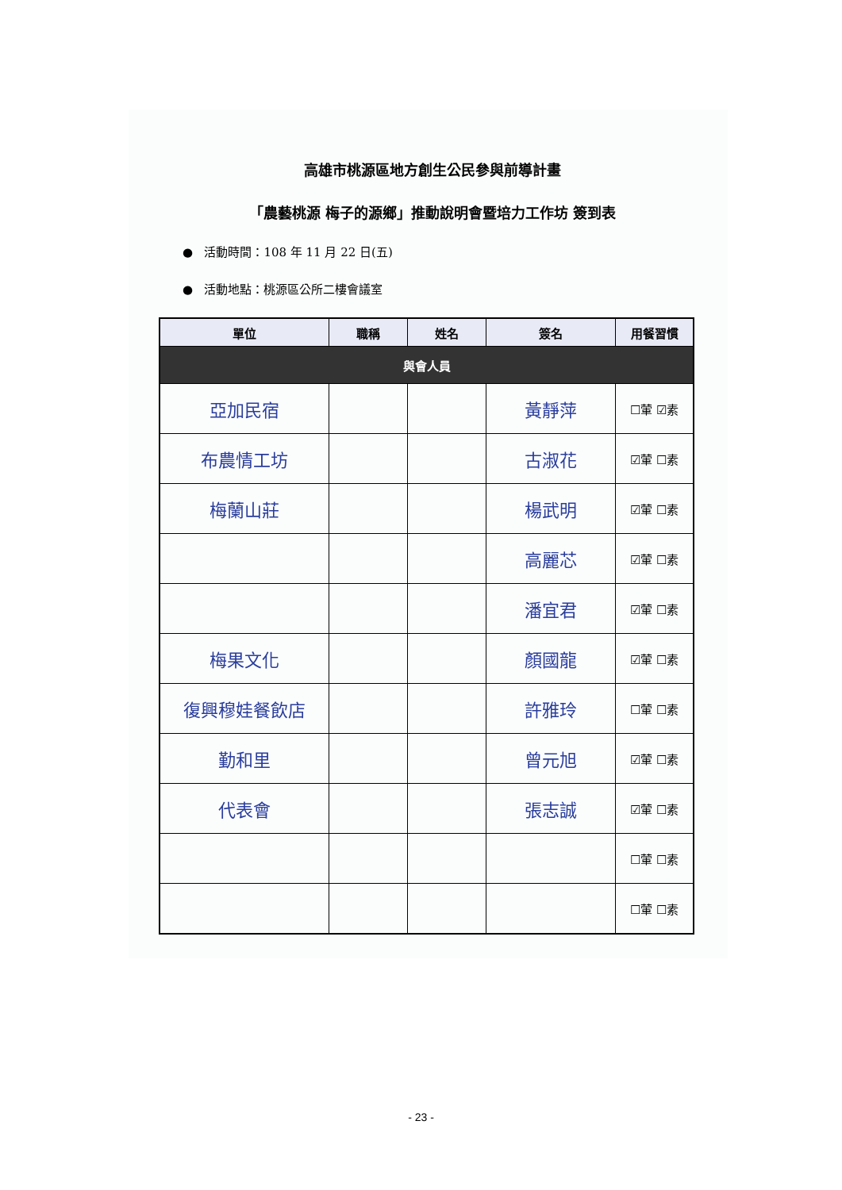高雄市桃源區地方創生公民參與前導計畫
「農藝桃源 梅子的源鄉」推動說明會暨培力工作坊 簽到表
● 活動時間：108 年 11 月 22 日(五)
● 活動地點：桃源區公所二樓會議室
| 單位 | 職稱 | 姓名 | 簽名 | 用餐習慣 |
| --- | --- | --- | --- | --- |
| 與會人員 | | | | |
| 亞加民宿 | | | 黃靜萍 | ☐葷 ☑素 |
| 布農情工坊 | | | 古淑花 | ☑葷 ☐素 |
| 梅蘭山莊 | | | 楊武明 | ☑葷 ☐素 |
| | | | 高麗芯 | ☑葷 ☐素 |
| | | | 潘宜君 | ☑葷 ☐素 |
| 梅果文化 | | | 顏國龍 | ☑葷 ☐素 |
| 復興穆娃餐飲店 | | | 許雅玲 | ☐葷 ☐素 |
| 勤和里 | | | 曾元旭 | ☑葷 ☐素 |
| 代表會 | | | 張志誠 | ☑葷 ☐素 |
| | | | | ☐葷 ☐素 |
| | | | | ☐葷 ☐素 |
- 23 -